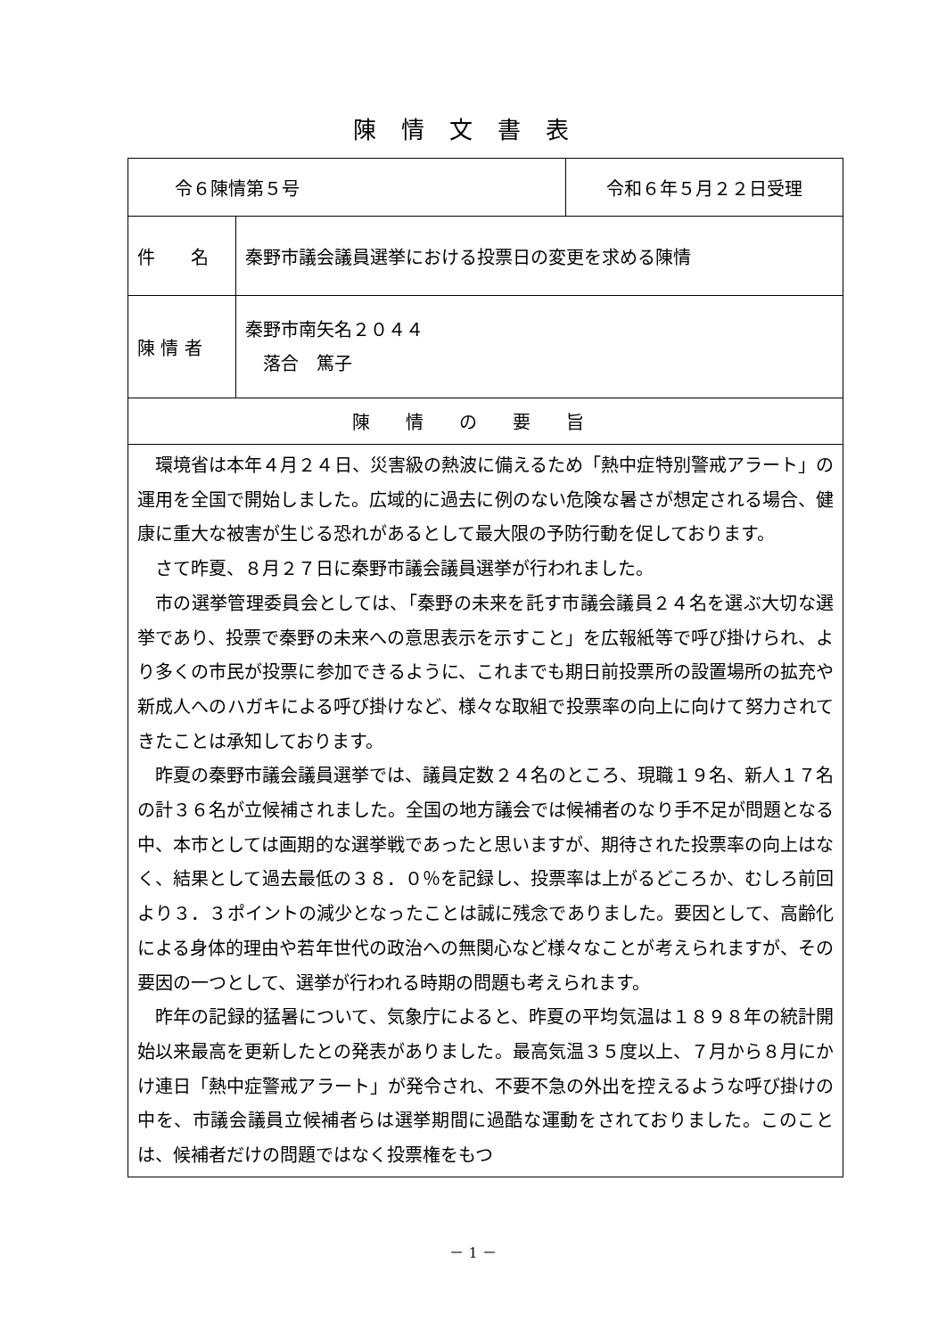陳情文書表
| 令６陳情第５号 | | 令和６年５月２２日受理 |
| 件 名 | 秦野市議会議員選挙における投票日の変更を求める陳情 | |
| 陳 情 者 | 秦野市南矢名２０４４ 落合 篤子 | |
| 陳情の要旨 | | |
| 環境省は本年４月２４日、災害級の熱波に備えるため「熱中症特別警戒アラート」の運用を全国で開始しました。広域的に過去に例のない危険な暑さが想定される場合、健康に重大な被害が生じる恐れがあるとして最大限の予防行動を促しております。 さて昨夏、８月２７日に秦野市議会議員選挙が行われました。 市の選挙管理委員会としては、「秦野の未来を託す市議会議員２４名を選ぶ大切な選挙であり、投票で秦野の未来への意思表示を示すこと」を広報紙等で呼び掛けられ、より多くの市民が投票に参加できるように、これまでも期日前投票所の設置場所の拡充や新成人へのハガキによる呼び掛けなど、様々な取組で投票率の向上に向けて努力されてきたことは承知しております。 昨夏の秦野市議会議員選挙では、議員定数２４名のところ、現職１９名、新人１７名の計３６名が立候補されました。全国の地方議会では候補者のなり手不足が問題となる中、本市としては画期的な選挙戦であったと思いますが、期待された投票率の向上はなく、結果として過去最低の３８．０％を記録し、投票率は上がるどころか、むしろ前回より３．３ポイントの減少となったことは誠に残念でありました。要因として、高齢化による身体的理由や若年世代の政治への無関心など様々なことが考えられますが、その要因の一つとして、選挙が行われる時期の問題も考えられます。 昨年の記録的猛暑について、気象庁によると、昨夏の平均気温は１８９８年の統計開始以来最高を更新したとの発表がありました。最高気温３５度以上、７月から８月にかけ連日「熱中症警戒アラート」が発令され、不要不急の外出を控えるような呼び掛けの中を、市議会議員立候補者らは選挙期間に過酷な運動をされておりました。このことは、候補者だけの問題ではなく投票権をもつ | | |
－ 1 －